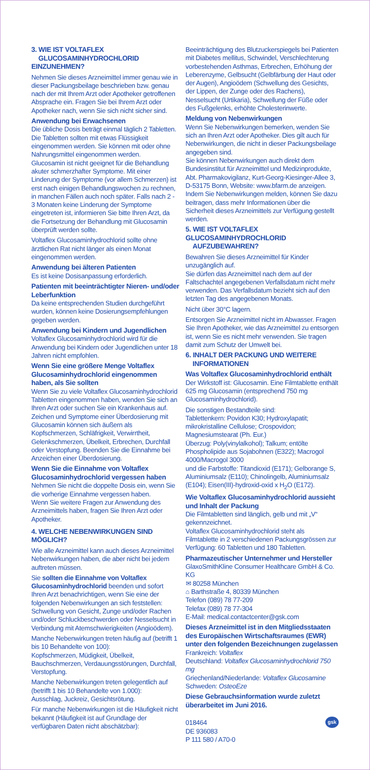3. WIE IST VOLTAFLEX
GLUCOSAMINHYDROCHLORID EINZUNEHMEN?
Nehmen Sie dieses Arzneimittel immer genau wie in dieser Packungsbeilage beschrieben bzw. genau nach der mit Ihrem Arzt oder Apotheker getroffenen Absprache ein. Fragen Sie bei Ihrem Arzt oder Apotheker nach, wenn Sie sich nicht sicher sind.
Anwendung bei Erwachsenen
Die übliche Dosis beträgt einmal täglich 2 Tabletten. Die Tabletten sollten mit etwas Flüssigkeit eingenommen werden. Sie können mit oder ohne Nahrungsmittel eingenommen werden.
Glucosamin ist nicht geeignet für die Behandlung akuter schmerzhafter Symptome. Mit einer Linderung der Symptome (vor allem Schmerzen) ist erst nach einigen Behandlungswochen zu rechnen, in manchen Fällen auch noch später. Falls nach 2 - 3 Monaten keine Linderung der Symptome eingetreten ist, informieren Sie bitte Ihren Arzt, da die Fortsetzung der Behandlung mit Glucosamin überprüft werden sollte.
Voltaflex Glucosaminhydrochlorid sollte ohne ärztlichen Rat nicht länger als einen Monat eingenommen werden.
Anwendung bei älteren Patienten
Es ist keine Dosisanpassung erforderlich.
Patienten mit beeinträchtigter Nieren- und/oder Leberfunktion
Da keine entsprechenden Studien durchgeführt wurden, können keine Dosierungsempfehlungen gegeben werden.
Anwendung bei Kindern und Jugendlichen
Voltaflex Glucosaminhydrochlorid wird für die Anwendung bei Kindern oder Jugendlichen unter 18 Jahren nicht empfohlen.
Wenn Sie eine größere Menge Voltaflex Glucosaminhydrochlorid eingenommen haben, als Sie sollten
Wenn Sie zu viele Voltaflex Glucosaminhydrochlorid Tabletten eingenommen haben, wenden Sie sich an Ihren Arzt oder suchen Sie ein Krankenhaus auf. Zeichen und Symptome einer Überdosierung mit Glucosamin können sich äußern als Kopfschmerzen, Schläfrigkeit, Verwirrtheit, Gelenkschmerzen, Übelkeit, Erbrechen, Durchfall oder Verstopfung. Beenden Sie die Einnahme bei Anzeichen einer Überdosierung.
Wenn Sie die Einnahme von Voltaflex Glucosaminhydrochlorid vergessen haben
Nehmen Sie nicht die doppelte Dosis ein, wenn Sie die vorherige Einnahme vergessen haben.
Wenn Sie weitere Fragen zur Anwendung des Arzneimittels haben, fragen Sie Ihren Arzt oder Apotheker.
4. WELCHE NEBENWIRKUNGEN SIND MÖGLICH?
Wie alle Arzneimittel kann auch dieses Arzneimittel Nebenwirkungen haben, die aber nicht bei jedem auftreten müssen.
Sie sollten die Einnahme von Voltaflex Glucosaminhydrochlorid beenden und sofort Ihren Arzt benachrichtigen, wenn Sie eine der folgenden Nebenwirkungen an sich feststellen: Schwellung von Gesicht, Zunge und/oder Rachen und/oder Schluckbeschwerden oder Nesselsucht in Verbindung mit Atemschwierigkeiten (Angioödem).
Manche Nebenwirkungen treten häufig auf (betrifft 1 bis 10 Behandelte von 100):
Kopfschmerzen, Müdigkeit, Übelkeit, Bauchschmerzen, Verdauungsstörungen, Durchfall, Verstopfung.
Manche Nebenwirkungen treten gelegentlich auf (betrifft 1 bis 10 Behandelte von 1.000):
Ausschlag, Juckreiz, Gesichtsrötung.
Für manche Nebenwirkungen ist die Häufigkeit nicht bekannt (Häufigkeit ist auf Grundlage der verfügbaren Daten nicht abschätzbar):
Beeinträchtigung des Blutzuckerspiegels bei Patienten mit Diabetes mellitus, Schwindel, Verschlechterung vorbestehenden Asthmas, Erbrechen, Erhöhung der Leberenzyme, Gelbsucht (Gelbfärbung der Haut oder der Augen), Angioödem (Schwellung des Gesichts, der Lippen, der Zunge oder des Rachens), Nesselsucht (Urtikaria), Schwellung der Füße oder des Fußgelenks, erhöhte Cholesterinwerte.
Meldung von Nebenwirkungen
Wenn Sie Nebenwirkungen bemerken, wenden Sie sich an Ihren Arzt oder Apotheker. Dies gilt auch für Nebenwirkungen, die nicht in dieser Packungsbeilage angegeben sind.
Sie können Nebenwirkungen auch direkt dem Bundesinstitut für Arzneimittel und Medizinprodukte, Abt. Pharmakovigilanz, Kurt-Georg-Kiesinger-Allee 3, D-53175 Bonn, Website: www.bfarm.de anzeigen.
Indem Sie Nebenwirkungen melden, können Sie dazu beitragen, dass mehr Informationen über die Sicherheit dieses Arzneimittels zur Verfügung gestellt werden.
5. WIE IST VOLTAFLEX GLUCOSAMINHYDROCHLORID
AUFZUBEWAHREN?
Bewahren Sie dieses Arzneimittel für Kinder unzugänglich auf.
Sie dürfen das Arzneimittel nach dem auf der Faltschachtel angegebenen Verfallsdatum nicht mehr verwenden. Das Verfallsdatum bezieht sich auf den letzten Tag des angegebenen Monats.
Nicht über 30°C lagern.
Entsorgen Sie Arzneimittel nicht im Abwasser. Fragen Sie Ihren Apotheker, wie das Arzneimittel zu entsorgen ist, wenn Sie es nicht mehr verwenden. Sie tragen damit zum Schutz der Umwelt bei.
6. INHALT DER PACKUNG UND WEITERE
INFORMATIONEN
Was Voltaflex Glucosaminhydrochlorid enthält
Der Wirkstoff ist: Glucosamin. Eine Filmtablette enthält 625 mg Glucosamin (entsprechend 750 mg Glucosaminhydrochlorid).
Die sonstigen Bestandteile sind:
Tablettenkern: Povidon K30; Hydroxylapatit; mikrokristalline Cellulose; Crospovidon; Magnesiumstearat (Ph. Eur.)
Überzug: Poly(vinylalkohol); Talkum; entölte Phospholipide aus Sojabohnen (E322); Macrogol 4000/Macrogol 3000
und die Farbstoffe: Titandioxid (E171); Gelborange S, Aluminiumsalz (E110); Chinolingelb, Aluminiumsalz (E104); Eisen(III)-hydroxid-oxid x H<sub>2</sub>O (E172).
Wie Voltaflex Glucosaminhydrochlorid aussieht und Inhalt der Packung
Die Filmtabletten sind länglich, gelb und mit „V“ gekennzeichnet.
Voltaflex Glucosaminhydrochlorid steht als Filmtablette in 2 verschiedenen Packungsgrössen zur Verfügung: 60 Tabletten und 180 Tabletten.
Pharmazeutischer Unternehmer und Hersteller
GlaxoSmithKline Consumer Healthcare GmbH & Co. KG
✉ 80258 München
⌂ Barthstraße 4, 80339 München
Telefon (089) 78 77-209
Telefax (089) 78 77-304
E-Mail: medical.contactcenter@gsk.com
Dieses Arzneimittel ist in den Mitgliedsstaaten des Europäischen Wirtschaftsraumes (EWR) unter den folgenden Bezeichnungen zugelassen
Frankreich: Voltaflex
Deutschland: Voltaflex Glucosaminhydrochlorid 750 mg
Griechenland/Niederlande: Voltaflex Glucosamine
Schweden: OsteoEze
Diese Gebrauchsinformation wurde zuletzt überarbeitet im Juni 2016.
018464
DE 936083
P 111 580 / A70-0
gsk